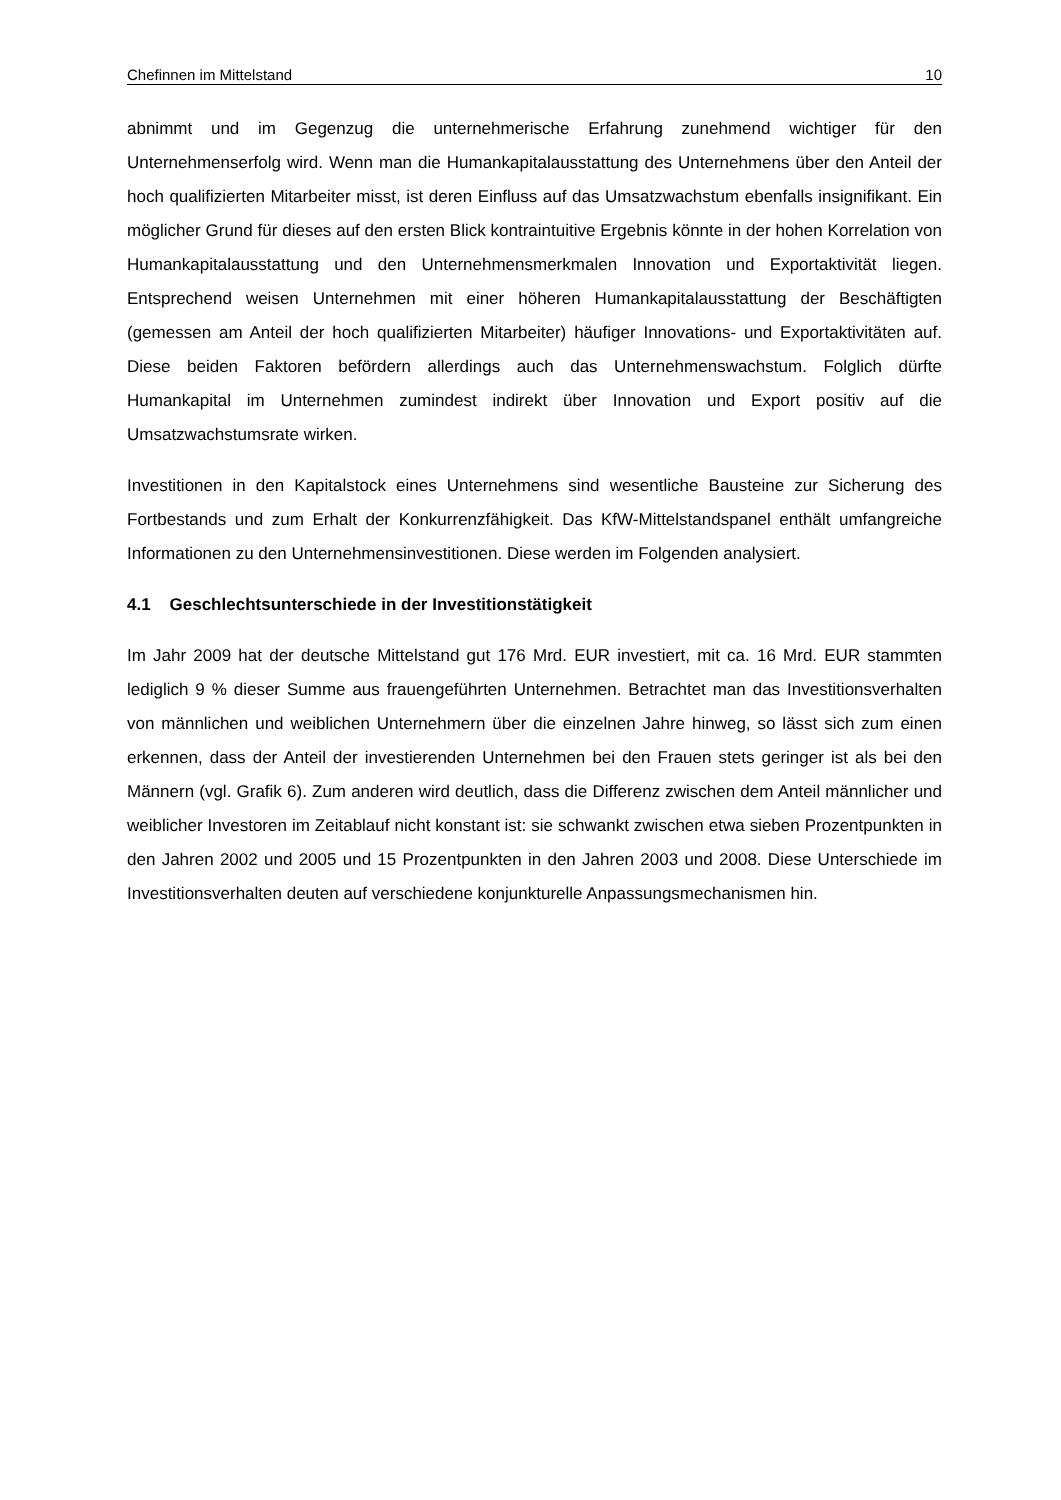Chefinnen im Mittelstand 10
abnimmt und im Gegenzug die unternehmerische Erfahrung zunehmend wichtiger für den Unternehmenserfolg wird. Wenn man die Humankapitalausstattung des Unternehmens über den Anteil der hoch qualifizierten Mitarbeiter misst, ist deren Einfluss auf das Umsatzwachstum ebenfalls insignifikant. Ein möglicher Grund für dieses auf den ersten Blick kontraintuitive Ergebnis könnte in der hohen Korrelation von Humankapitalausstattung und den Unternehmensmerkmalen Innovation und Exportaktivität liegen. Entsprechend weisen Unternehmen mit einer höheren Humankapitalausstattung der Beschäftigten (gemessen am Anteil der hoch qualifizierten Mitarbeiter) häufiger Innovations- und Exportaktivitäten auf. Diese beiden Faktoren befördern allerdings auch das Unternehmenswachstum. Folglich dürfte Humankapital im Unternehmen zumindest indirekt über Innovation und Export positiv auf die Umsatzwachstumsrate wirken.
Investitionen in den Kapitalstock eines Unternehmens sind wesentliche Bausteine zur Sicherung des Fortbestands und zum Erhalt der Konkurrenzfähigkeit. Das KfW-Mittelstandspanel enthält umfangreiche Informationen zu den Unternehmensinvestitionen. Diese werden im Folgenden analysiert.
4.1 Geschlechtsunterschiede in der Investitionstätigkeit
Im Jahr 2009 hat der deutsche Mittelstand gut 176 Mrd. EUR investiert, mit ca. 16 Mrd. EUR stammten lediglich 9 % dieser Summe aus frauengeführten Unternehmen. Betrachtet man das Investitionsverhalten von männlichen und weiblichen Unternehmern über die einzelnen Jahre hinweg, so lässt sich zum einen erkennen, dass der Anteil der investierenden Unternehmen bei den Frauen stets geringer ist als bei den Männern (vgl. Grafik 6). Zum anderen wird deutlich, dass die Differenz zwischen dem Anteil männlicher und weiblicher Investoren im Zeitablauf nicht konstant ist: sie schwankt zwischen etwa sieben Prozentpunkten in den Jahren 2002 und 2005 und 15 Prozentpunkten in den Jahren 2003 und 2008. Diese Unterschiede im Investitionsverhalten deuten auf verschiedene konjunkturelle Anpassungsmechanismen hin.